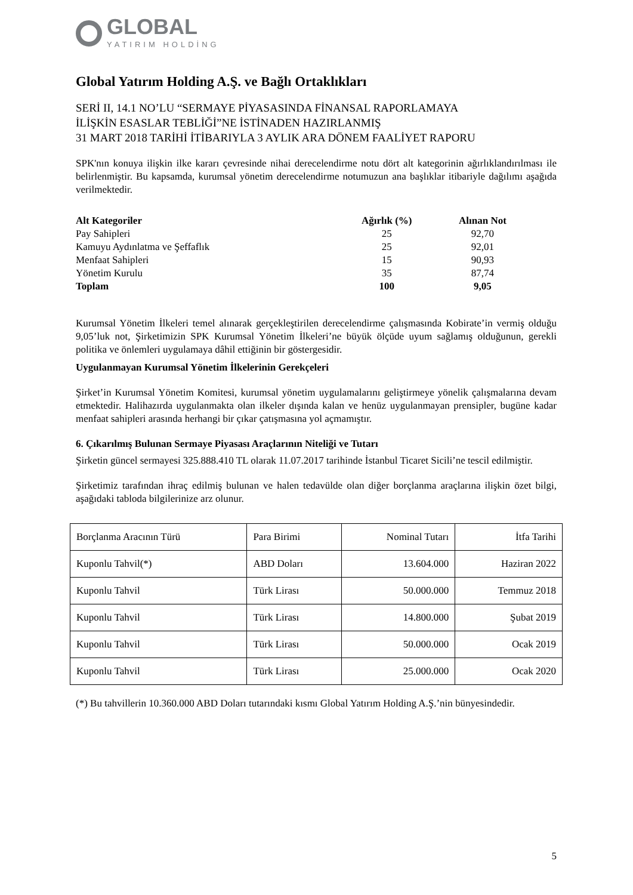GLOBAL
YATIRIM HOLDİNG
Global Yatırım Holding A.Ş. ve Bağlı Ortaklıkları
SERİ II, 14.1 NO’LU “SERMAYE PİYASASINDA FİNANSAL RAPORLAMAYA
İLİŞKİN ESASLAR TEBLİĞİ”NE İSTİNADEN HAZIRLANMIŞ
31 MART 2018 TARİHİ İTİBARIYLA 3 AYLIK ARA DÖNEM FAALİYET RAPORU
SPK'nın konuya ilişkin ilke kararı çevresinde nihai derecelendirme notu dört alt kategorinin ağırlıklandırılması ile belirlenmiştir. Bu kapsamda, kurumsal yönetim derecelendirme notumuzun ana başlıklar itibariyle dağılımı aşağıda verilmektedir.
| Alt Kategoriler | Ağırlık (%) | Alınan Not |
| --- | --- | --- |
| Pay Sahipleri | 25 | 92,70 |
| Kamuyu Aydınlatma ve Şeffaflık | 25 | 92,01 |
| Menfaat Sahipleri | 15 | 90,93 |
| Yönetim Kurulu | 35 | 87,74 |
| Toplam | 100 | 9,05 |
Kurumsal Yönetim İlkeleri temel alınarak gerçekleştirilen derecelendirme çalışmasında Kobirate’in vermiş olduğu 9,05’luk not, Şirketimizin SPK Kurumsal Yönetim İlkeleri’ne büyük ölçüde uyum sağlamış olduğunun, gerekli politika ve önlemleri uygulamaya dâhil ettiğinin bir göstergesidir.
Uygulanmayan Kurumsal Yönetim İlkelerinin Gerekçeleri
Şirket’in Kurumsal Yönetim Komitesi, kurumsal yönetim uygulamalarını geliştirmeye yönelik çalışmalarına devam etmektedir. Halihazırda uygulanmakta olan ilkeler dışında kalan ve henüz uygulanmayan prensipler, bugüne kadar menfaat sahipleri arasında herhangi bir çıkar çatışmasına yol açmamıştır.
6. Çıkarılmış Bulunan Sermaye Piyasası Araçlarının Niteliği ve Tutarı
Şirketin güncel sermayesi 325.888.410 TL olarak 11.07.2017 tarihinde İstanbul Ticaret Sicili’ne tescil edilmiştir.
Şirketimiz tarafından ihraç edilmiş bulunan ve halen tedavülde olan diğer borçlanma araçlarına ilişkin özet bilgi, aşağıdaki tabloda bilgilerinize arz olunur.
| Borçlanma Aracının Türü | Para Birimi | Nominal Tutarı | İtfa Tarihi |
| Kuponlu Tahvil(*) | ABD Doları | 13.604.000 | Haziran 2022 |
| Kuponlu Tahvil | Türk Lirası | 50.000.000 | Temmuz 2018 |
| Kuponlu Tahvil | Türk Lirası | 14.800.000 | Şubat 2019 |
| Kuponlu Tahvil | Türk Lirası | 50.000.000 | Ocak 2019 |
| Kuponlu Tahvil | Türk Lirası | 25.000.000 | Ocak 2020 |
(*) Bu tahvillerin 10.360.000 ABD Doları tutarındaki kısmı Global Yatırım Holding A.Ş.’nin bünyesindedir.
5